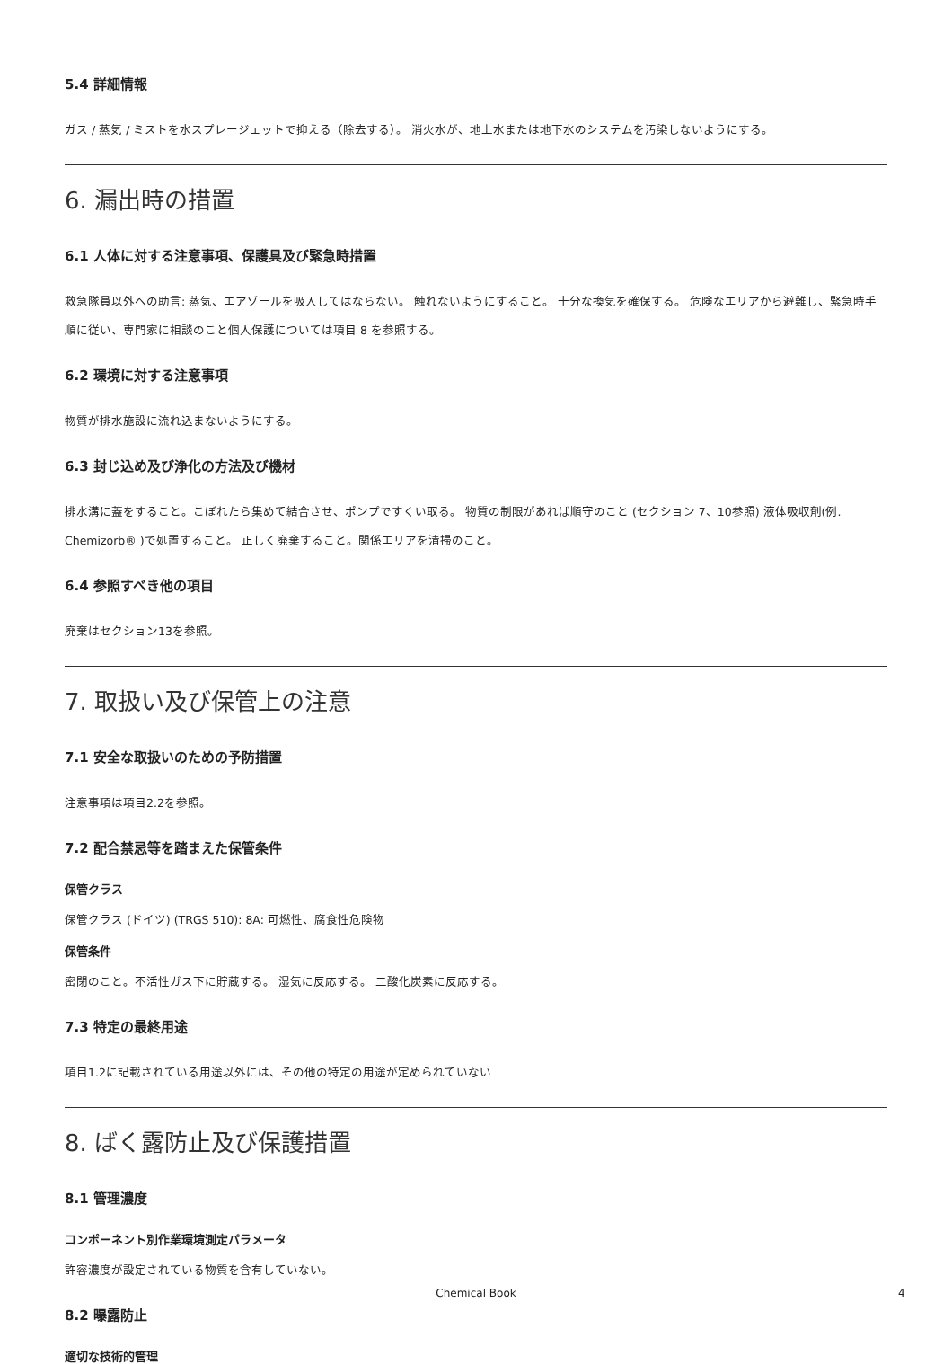5.4 詳細情報
ガス / 蒸気 / ミストを水スプレージェットで抑える（除去する）。 消火水が、地上水または地下水のシステムを汚染しないようにする。
6. 漏出時の措置
6.1 人体に対する注意事項、保護具及び緊急時措置
救急隊員以外への助言: 蒸気、エアゾールを吸入してはならない。 触れないようにすること。 十分な換気を確保する。 危険なエリアから避難し、緊急時手順に従い、専門家に相談のこと個人保護については項目 8 を参照する。
6.2 環境に対する注意事項
物質が排水施設に流れ込まないようにする。
6.3 封じ込め及び浄化の方法及び機材
排水溝に蓋をすること。こぼれたら集めて結合させ、ポンプですくい取る。 物質の制限があれば順守のこと (セクション 7、10参照) 液体吸収剤(例. Chemizorb® )で処置すること。 正しく廃棄すること。関係エリアを清掃のこと。
6.4 参照すべき他の項目
廃棄はセクション13を参照。
7. 取扱い及び保管上の注意
7.1 安全な取扱いのための予防措置
注意事項は項目2.2を参照。
7.2 配合禁忌等を踏まえた保管条件
保管クラス
保管クラス (ドイツ) (TRGS 510): 8A: 可燃性、腐食性危険物
保管条件
密閉のこと。不活性ガス下に貯蔵する。 湿気に反応する。 二酸化炭素に反応する。
7.3 特定の最終用途
項目1.2に記載されている用途以外には、その他の特定の用途が定められていない
8. ばく露防止及び保護措置
8.1 管理濃度
コンポーネント別作業環境測定パラメータ
許容濃度が設定されている物質を含有していない。
8.2 曝露防止
適切な技術的管理
Chemical Book 4